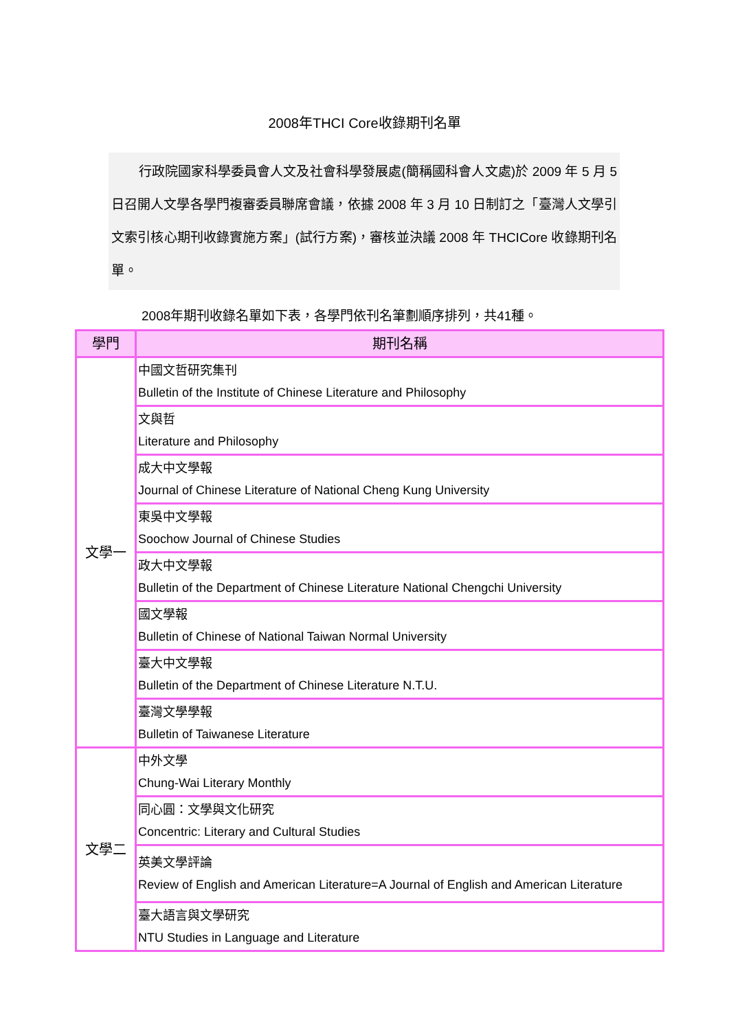2008年THCI Core收錄期刊名單
行政院國家科學委員會人文及社會科學發展處(簡稱國科會人文處)於 2009 年 5 月 5 日召開人文學各學門複審委員聯席會議，依據 2008 年 3 月 10 日制訂之「臺灣人文學引文索引核心期刊收錄實施方案」(試行方案)，審核並決議 2008 年 THCICore 收錄期刊名單。
2008年期刊收錄名單如下表，各學門依刊名筆劃順序排列，共41種。
| 學門 | 期刊名稱 |
| --- | --- |
| 文學一 | 中國文哲研究集刊 Bulletin of the Institute of Chinese Literature and Philosophy |
| | 文與哲 Literature and Philosophy |
| | 成大中文學報 Journal of Chinese Literature of National Cheng Kung University |
| | 東吳中文學報 Soochow Journal of Chinese Studies |
| | 政大中文學報 Bulletin of the Department of Chinese Literature National Chengchi University |
| | 國文學報 Bulletin of Chinese of National Taiwan Normal University |
| | 臺大中文學報 Bulletin of the Department of Chinese Literature N.T.U. |
| | 臺灣文學學報 Bulletin of Taiwanese Literature |
| 文學二 | 中外文學 Chung-Wai Literary Monthly |
| | 同心圓：文學與文化研究 Concentric: Literary and Cultural Studies |
| | 英美文學評論 Review of English and American Literature=A Journal of English and American Literature |
| | 臺大語言與文學研究 NTU Studies in Language and Literature |